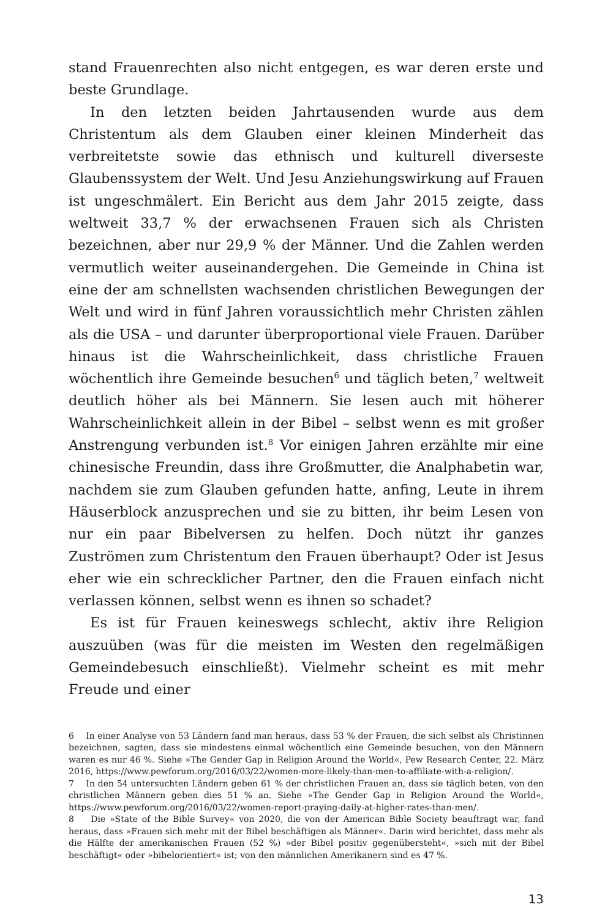stand Frauenrechten also nicht entgegen, es war deren erste und beste Grundlage.
In den letzten beiden Jahrtausenden wurde aus dem Christentum als dem Glauben einer kleinen Minderheit das verbreitetste sowie das ethnisch und kulturell diverseste Glaubenssystem der Welt. Und Jesu Anziehungswirkung auf Frauen ist ungeschmälert. Ein Bericht aus dem Jahr 2015 zeigte, dass weltweit 33,7 % der erwachsenen Frauen sich als Christen bezeichnen, aber nur 29,9 % der Männer. Und die Zahlen werden vermutlich weiter auseinandergehen. Die Gemeinde in China ist eine der am schnellsten wachsenden christlichen Bewegungen der Welt und wird in fünf Jahren voraussichtlich mehr Christen zählen als die USA – und darunter überproportional viele Frauen. Darüber hinaus ist die Wahrscheinlichkeit, dass christliche Frauen wöchentlich ihre Gemeinde besuchen<sup>6</sup> und täglich beten,<sup>7</sup> weltweit deutlich höher als bei Männern. Sie lesen auch mit höherer Wahrscheinlichkeit allein in der Bibel – selbst wenn es mit großer Anstrengung verbunden ist.<sup>8</sup> Vor einigen Jahren erzählte mir eine chinesische Freundin, dass ihre Großmutter, die Analphabetin war, nachdem sie zum Glauben gefunden hatte, anfing, Leute in ihrem Häuserblock anzusprechen und sie zu bitten, ihr beim Lesen von nur ein paar Bibelversen zu helfen. Doch nützt ihr ganzes Zuströmen zum Christentum den Frauen überhaupt? Oder ist Jesus eher wie ein schrecklicher Partner, den die Frauen einfach nicht verlassen können, selbst wenn es ihnen so schadet?
Es ist für Frauen keineswegs schlecht, aktiv ihre Religion auszuüben (was für die meisten im Westen den regelmäßigen Gemeindebesuch einschließt). Vielmehr scheint es mit mehr Freude und einer
6 In einer Analyse von 53 Ländern fand man heraus, dass 53 % der Frauen, die sich selbst als Christinnen bezeichnen, sagten, dass sie mindestens einmal wöchentlich eine Gemeinde besuchen, von den Männern waren es nur 46 %. Siehe »The Gender Gap in Religion Around the World«, Pew Research Center, 22. März 2016, https://www.pewforum.org/2016/03/22/women-more-likely-than-men-to-affiliate-with-a-religion/.
7 In den 54 untersuchten Ländern geben 61 % der christlichen Frauen an, dass sie täglich beten, von den christlichen Männern geben dies 51 % an. Siehe »The Gender Gap in Religion Around the World«, https://www.pewforum.org/2016/03/22/women-report-praying-daily-at-higher-rates-than-men/.
8 Die »State of the Bible Survey« von 2020, die von der American Bible Society beauftragt war, fand heraus, dass »Frauen sich mehr mit der Bibel beschäftigen als Männer«. Darin wird berichtet, dass mehr als die Hälfte der amerikanischen Frauen (52 %) »der Bibel positiv gegenübersteht«, »sich mit der Bibel beschäftigt« oder »bibelorientiert« ist; von den männlichen Amerikanern sind es 47 %.
13